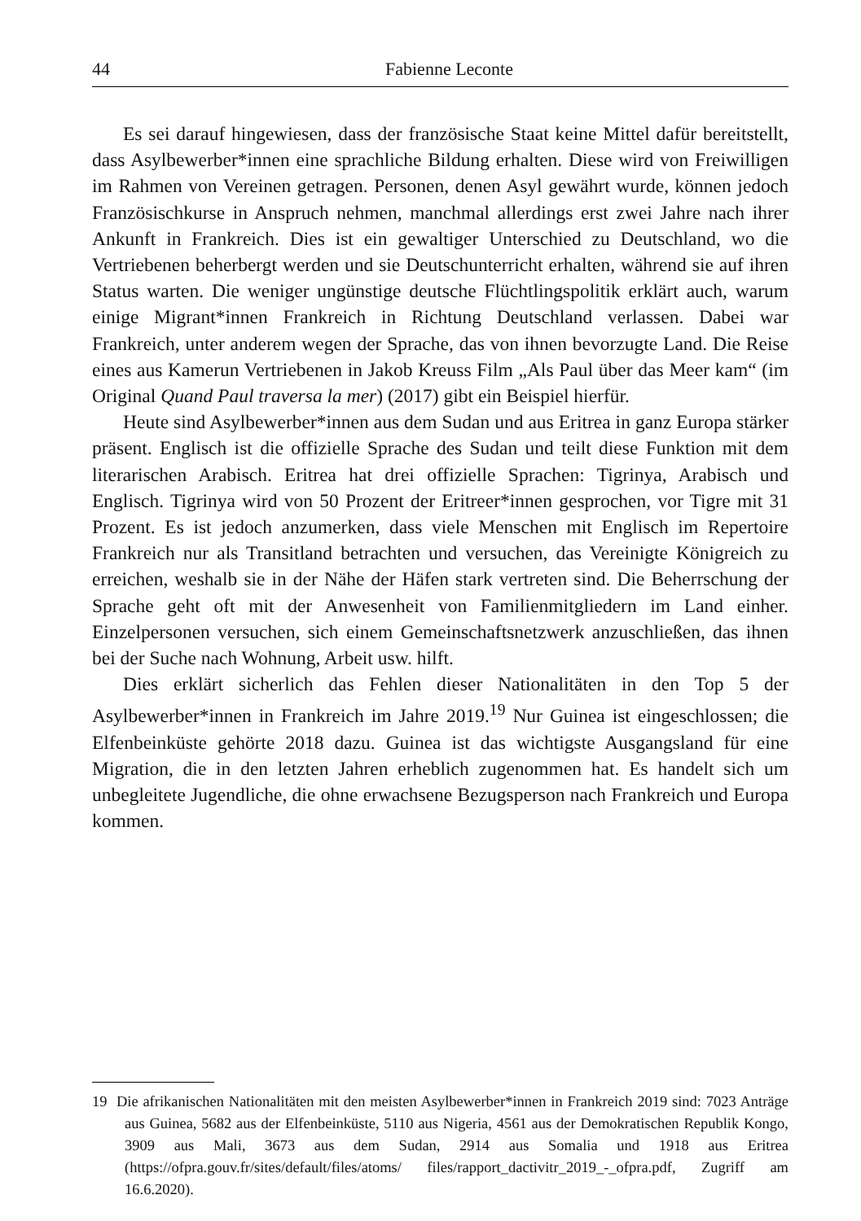44 Fabienne Leconte
Es sei darauf hingewiesen, dass der französische Staat keine Mittel dafür bereitstellt, dass Asylbewerber*innen eine sprachliche Bildung erhalten. Diese wird von Freiwilligen im Rahmen von Vereinen getragen. Personen, denen Asyl gewährt wurde, können jedoch Französischkurse in Anspruch nehmen, manchmal allerdings erst zwei Jahre nach ihrer Ankunft in Frankreich. Dies ist ein gewaltiger Unterschied zu Deutschland, wo die Vertriebenen beherbergt werden und sie Deutschunterricht erhalten, während sie auf ihren Status warten. Die weniger ungünstige deutsche Flüchtlingspolitik erklärt auch, warum einige Migrant*innen Frankreich in Richtung Deutschland verlassen. Dabei war Frankreich, unter anderem wegen der Sprache, das von ihnen bevorzugte Land. Die Reise eines aus Kamerun Vertriebenen in Jakob Kreuss Film „Als Paul über das Meer kam“ (im Original Quand Paul traversa la mer) (2017) gibt ein Beispiel hierfür.
Heute sind Asylbewerber*innen aus dem Sudan und aus Eritrea in ganz Europa stärker präsent. Englisch ist die offizielle Sprache des Sudan und teilt diese Funktion mit dem literarischen Arabisch. Eritrea hat drei offizielle Sprachen: Tigrinya, Arabisch und Englisch. Tigrinya wird von 50 Prozent der Eritreer*innen gesprochen, vor Tigre mit 31 Prozent. Es ist jedoch anzumerken, dass viele Menschen mit Englisch im Repertoire Frankreich nur als Transitland betrachten und versuchen, das Vereinigte Königreich zu erreichen, weshalb sie in der Nähe der Häfen stark vertreten sind. Die Beherrschung der Sprache geht oft mit der Anwesenheit von Familienmitgliedern im Land einher. Einzelpersonen versuchen, sich einem Gemeinschaftsnetzwerk anzuschließen, das ihnen bei der Suche nach Wohnung, Arbeit usw. hilft.
Dies erklärt sicherlich das Fehlen dieser Nationalitäten in den Top 5 der Asylbewerber*innen in Frankreich im Jahre 2019.<sup>19</sup> Nur Guinea ist eingeschlossen; die Elfenbeinküste gehörte 2018 dazu. Guinea ist das wichtigste Ausgangsland für eine Migration, die in den letzten Jahren erheblich zugenommen hat. Es handelt sich um unbegleitete Jugendliche, die ohne erwachsene Bezugsperson nach Frankreich und Europa kommen.
19 Die afrikanischen Nationalitäten mit den meisten Asylbewerber*innen in Frankreich 2019 sind: 7023 Anträge aus Guinea, 5682 aus der Elfenbeinküste, 5110 aus Nigeria, 4561 aus der Demokratischen Republik Kongo, 3909 aus Mali, 3673 aus dem Sudan, 2914 aus Somalia und 1918 aus Eritrea (https://ofpra.gouv.fr/sites/default/files/atoms/ files/rapport_dactivitr_2019_-_ofpra.pdf, Zugriff am 16.6.2020).